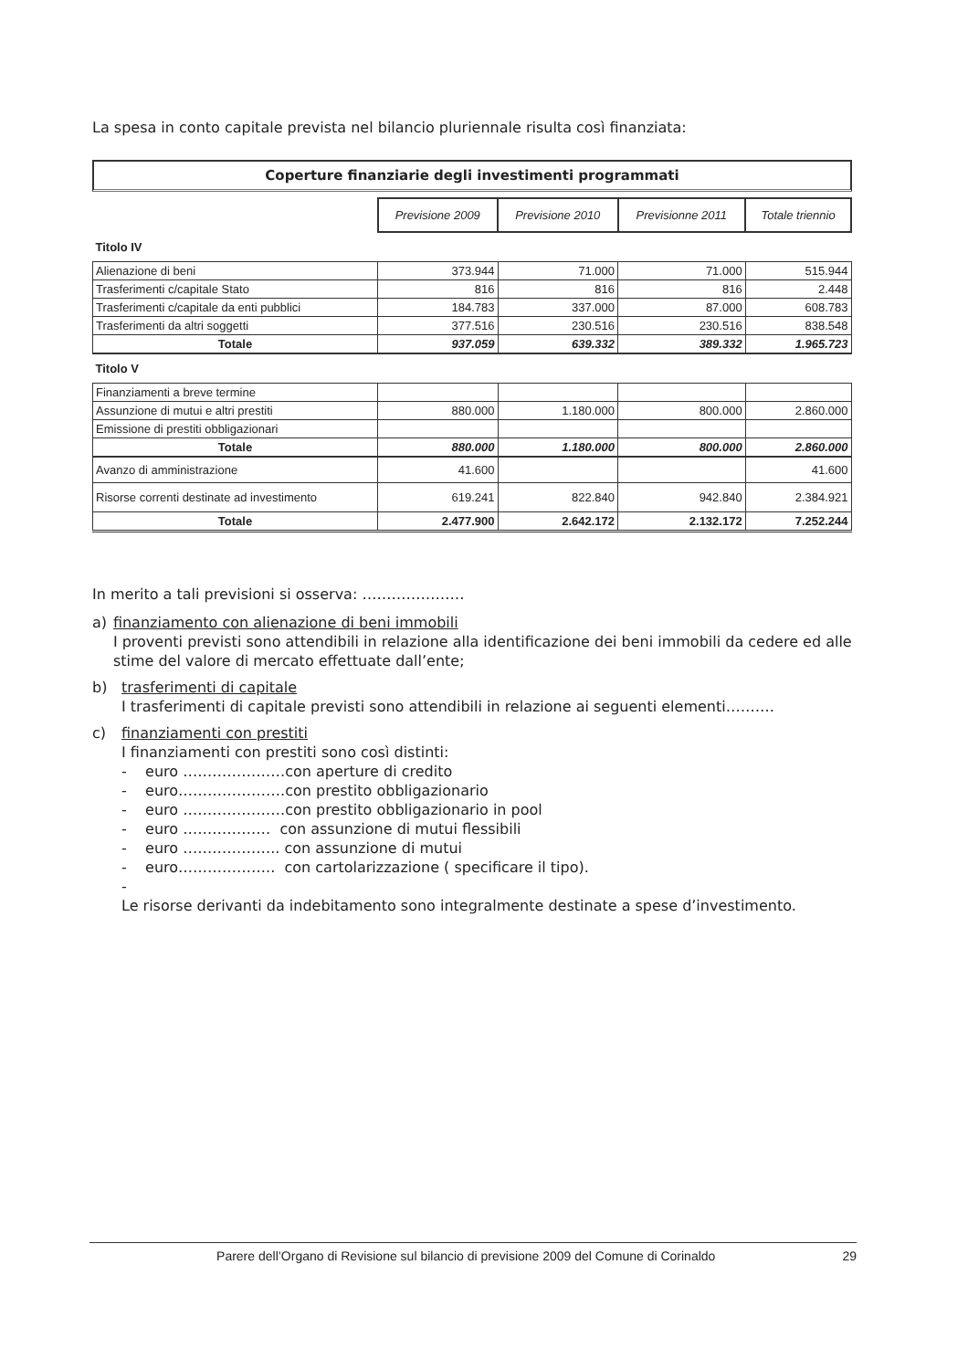La spesa in conto capitale prevista nel bilancio pluriennale risulta così finanziata:
Coperture finanziarie degli investimenti programmati
| | Previsione 2009 | Previsione 2010 | Previsionne 2011 | Totale triennio |
| Titolo IV | | | | |
| Alienazione di beni | 373.944 | 71.000 | 71.000 | 515.944 |
| Trasferimenti c/capitale Stato | 816 | 816 | 816 | 2.448 |
| Trasferimenti c/capitale da enti pubblici | 184.783 | 337.000 | 87.000 | 608.783 |
| Trasferimenti da altri soggetti | 377.516 | 230.516 | 230.516 | 838.548 |
| Totale | 937.059 | 639.332 | 389.332 | 1.965.723 |
| Titolo V | | | | |
| Finanziamenti a breve termine | | | | |
| Assunzione di mutui e altri prestiti | 880.000 | 1.180.000 | 800.000 | 2.860.000 |
| Emissione di prestiti obbligazionari | | | | |
| Totale | 880.000 | 1.180.000 | 800.000 | 2.860.000 |
| Avanzo di amministrazione | 41.600 | | | 41.600 |
| Risorse correnti destinate ad investimento | 619.241 | 822.840 | 942.840 | 2.384.921 |
| Totale | 2.477.900 | 2.642.172 | 2.132.172 | 7.252.244 |
In merito a tali previsioni si osserva: …………………
a) finanziamento con alienazione di beni immobili
I proventi previsti sono attendibili in relazione alla identificazione dei beni immobili da cedere ed alle stime del valore di mercato effettuate dall’ente;
b) trasferimenti di capitale
I trasferimenti di capitale previsti sono attendibili in relazione ai seguenti elementi……….
c) finanziamenti con prestiti
I finanziamenti con prestiti sono così distinti:
- euro …………………con aperture di credito
- euro………………….con prestito obbligazionario
- euro …………………con prestito obbligazionario in pool
- euro ……………… con assunzione di mutui flessibili
- euro ……………….. con assunzione di mutui
- euro……………….. con cartolarizzazione ( specificare il tipo).
-
Le risorse derivanti da indebitamento sono integralmente destinate a spese d’investimento.
Parere dell’Organo di Revisione sul bilancio di previsione 2009 del Comune di Corinaldo 29